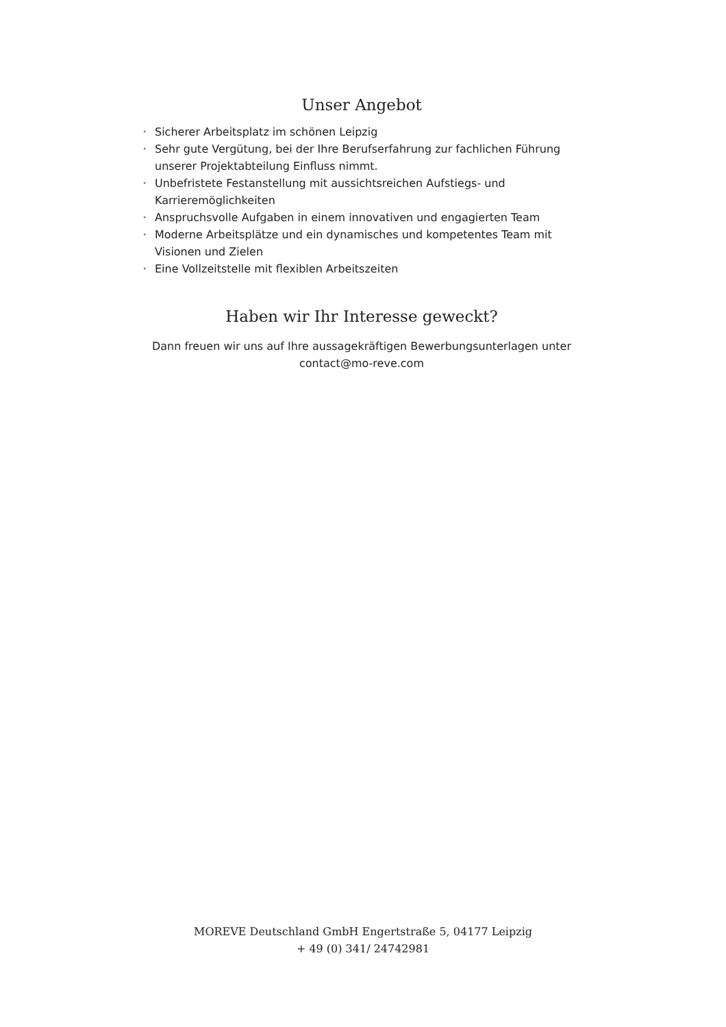Unser Angebot
▸ Sicherer Arbeitsplatz im schönen Leipzig
▸ Sehr gute Vergütung, bei der Ihre Berufserfahrung zur fachlichen Führung unserer Projektabteilung Einfluss nimmt.
▸ Unbefristete Festanstellung mit aussichtsreichen Aufstiegs- und Karrieremöglichkeiten
▸ Anspruchsvolle Aufgaben in einem innovativen und engagierten Team
▸ Moderne Arbeitsplätze und ein dynamisches und kompetentes Team mit Visionen und Zielen
▸ Eine Vollzeitstelle mit flexiblen Arbeitszeiten
Haben wir Ihr Interesse geweckt?
Dann freuen wir uns auf Ihre aussagekräftigen Bewerbungsunterlagen unter
contact@mo-reve.com
MOREVE Deutschland GmbH Engertstraße 5, 04177 Leipzig
+ 49 (0) 341/ 24742981